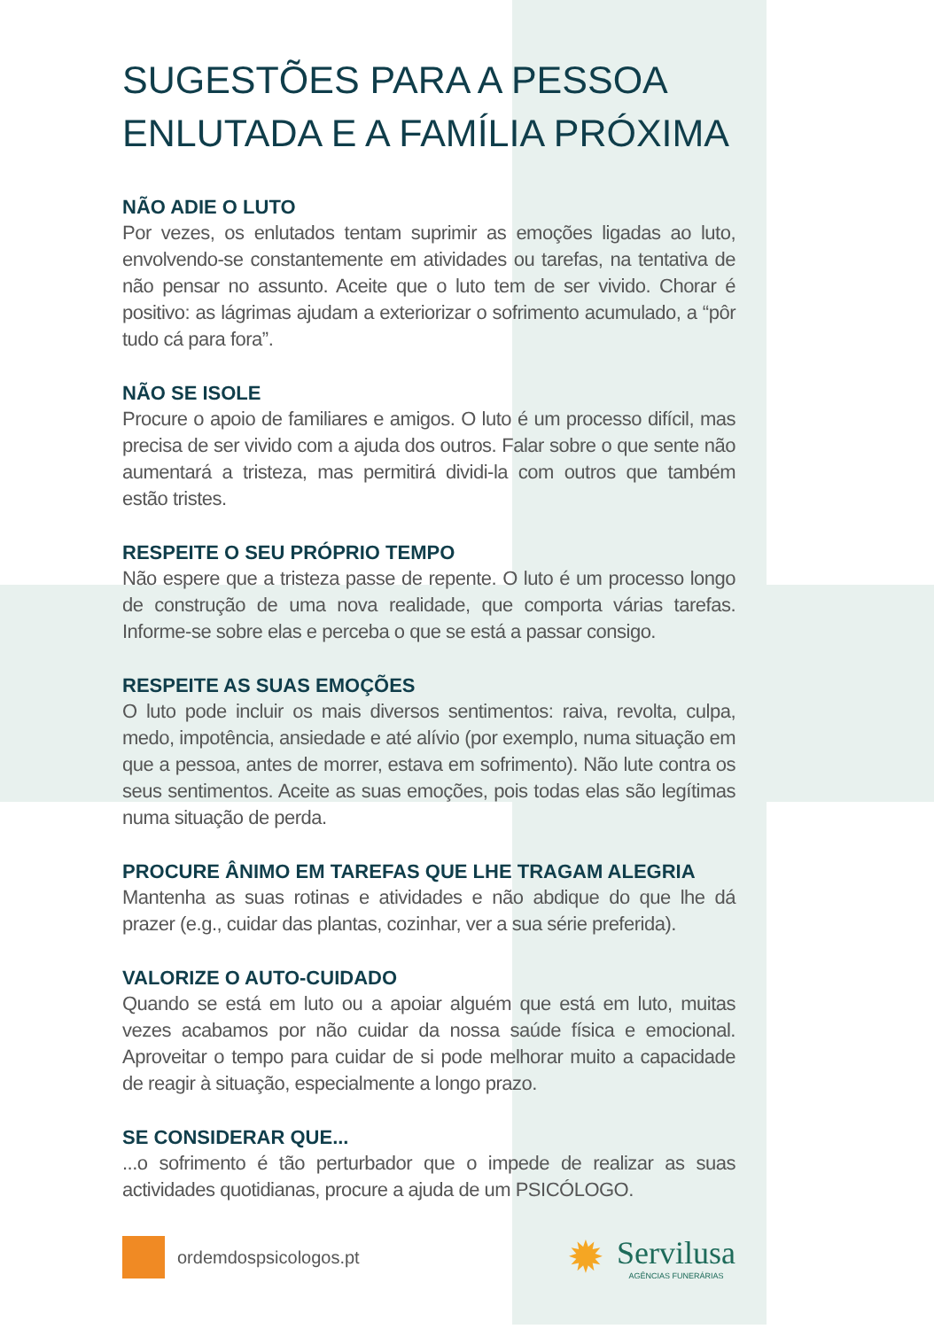SUGESTÕES PARA A PESSOA ENLUTADA E A FAMÍLIA PRÓXIMA
NÃO ADIE O LUTO
Por vezes, os enlutados tentam suprimir as emoções ligadas ao luto, envolvendo-se constantemente em atividades ou tarefas, na tentativa de não pensar no assunto. Aceite que o luto tem de ser vivido. Chorar é positivo: as lágrimas ajudam a exteriorizar o sofrimento acumulado, a “pôr tudo cá para fora”.
NÃO SE ISOLE
Procure o apoio de familiares e amigos. O luto é um processo difícil, mas precisa de ser vivido com a ajuda dos outros. Falar sobre o que sente não aumentará a tristeza, mas permitirá dividi-la com outros que também estão tristes.
RESPEITE O SEU PRÓPRIO TEMPO
Não espere que a tristeza passe de repente. O luto é um processo longo de construção de uma nova realidade, que comporta várias tarefas. Informe-se sobre elas e perceba o que se está a passar consigo.
RESPEITE AS SUAS EMOÇÕES
O luto pode incluir os mais diversos sentimentos: raiva, revolta, culpa, medo, impotência, ansiedade e até alívio (por exemplo, numa situação em que a pessoa, antes de morrer, estava em sofrimento). Não lute contra os seus sentimentos. Aceite as suas emoções, pois todas elas são legítimas numa situação de perda.
PROCURE ÂNIMO EM TAREFAS QUE LHE TRAGAM ALEGRIA
Mantenha as suas rotinas e atividades e não abdique do que lhe dá prazer (e.g., cuidar das plantas, cozinhar, ver a sua série preferida).
VALORIZE O AUTO-CUIDADO
Quando se está em luto ou a apoiar alguém que está em luto, muitas vezes acabamos por não cuidar da nossa saúde física e emocional. Aproveitar o tempo para cuidar de si pode melhorar muito a capacidade de reagir à situação, especialmente a longo prazo.
SE CONSIDERAR QUE...
...o sofrimento é tão perturbador que o impede de realizar as suas actividades quotidianas, procure a ajuda de um PSICÓLOGO.
ordemdospsicologos.pt
✹
Servilusa
AGÊNCIAS FUNERÁRIAS